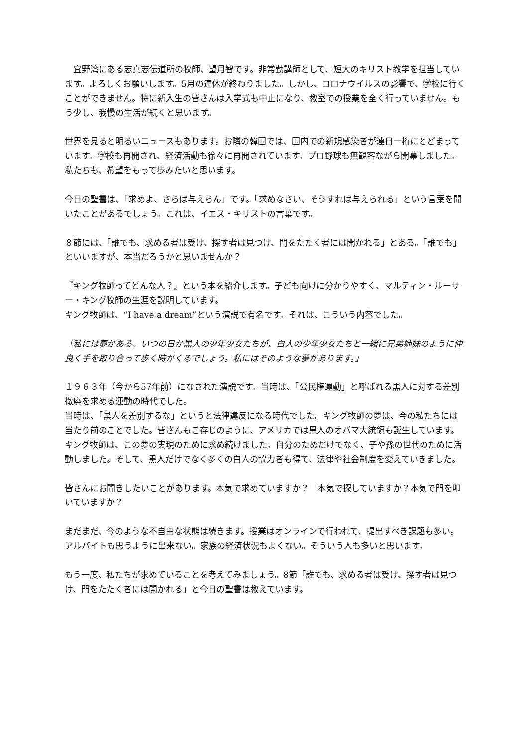宜野湾にある志真志伝道所の牧師、望月智です。非常勤講師として、短大のキリスト教学を担当しています。よろしくお願いします。5月の連休が終わりました。しかし、コロナウイルスの影響で、学校に行くことができません。特に新入生の皆さんは入学式も中止になり、教室での授業を全く行っていません。もう少し、我慢の生活が続くと思います。
世界を見ると明るいニュースもあります。お隣の韓国では、国内での新規感染者が連日一桁にとどまっています。学校も再開され、経済活動も徐々に再開されています。プロ野球も無観客ながら開幕しました。私たちも、希望をもって歩みたいと思います。
今日の聖書は、「求めよ、さらば与えらん」です。「求めなさい、そうすれば与えられる」という言葉を聞いたことがあるでしょう。これは、イエス・キリストの言葉です。
８節には、「誰でも、求める者は受け、探す者は見つけ、門をたたく者には開かれる」とある。「誰でも」といいますが、本当だろうかと思いませんか？
『キング牧師ってどんな人？』という本を紹介します。子ども向けに分かりやすく、マルティン・ルーサー・キング牧師の生涯を説明しています。
キング牧師は、“I have a dream”という演説で有名です。それは、こういう内容でした。
「私には夢がある。いつの日か黒人の少年少女たちが、白人の少年少女たちと一緒に兄弟姉妹のように仲良く手を取り合って歩く時がくるでしょう。私にはそのような夢があります。」
１９６３年（今から57年前）になされた演説です。当時は、「公民権運動」と呼ばれる黒人に対する差別撤廃を求める運動の時代でした。
当時は、「黒人を差別するな」というと法律違反になる時代でした。キング牧師の夢は、今の私たちには当たり前のことでした。皆さんもご存じのように、アメリカでは黒人のオバマ大統領も誕生しています。
キング牧師は、この夢の実現のために求め続けました。自分のためだけでなく、子や孫の世代のために活動しました。そして、黒人だけでなく多くの白人の協力者も得て、法律や社会制度を変えていきました。
皆さんにお聞きしたいことがあります。本気で求めていますか？　本気で探していますか？本気で門を叩いていますか？
まだまだ、今のような不自由な状態は続きます。授業はオンラインで行われて、提出すべき課題も多い。アルバイトも思うように出来ない。家族の経済状況もよくない。そういう人も多いと思います。
もう一度、私たちが求めていることを考えてみましょう。8節「誰でも、求める者は受け、探す者は見つけ、門をたたく者には開かれる」と今日の聖書は教えています。